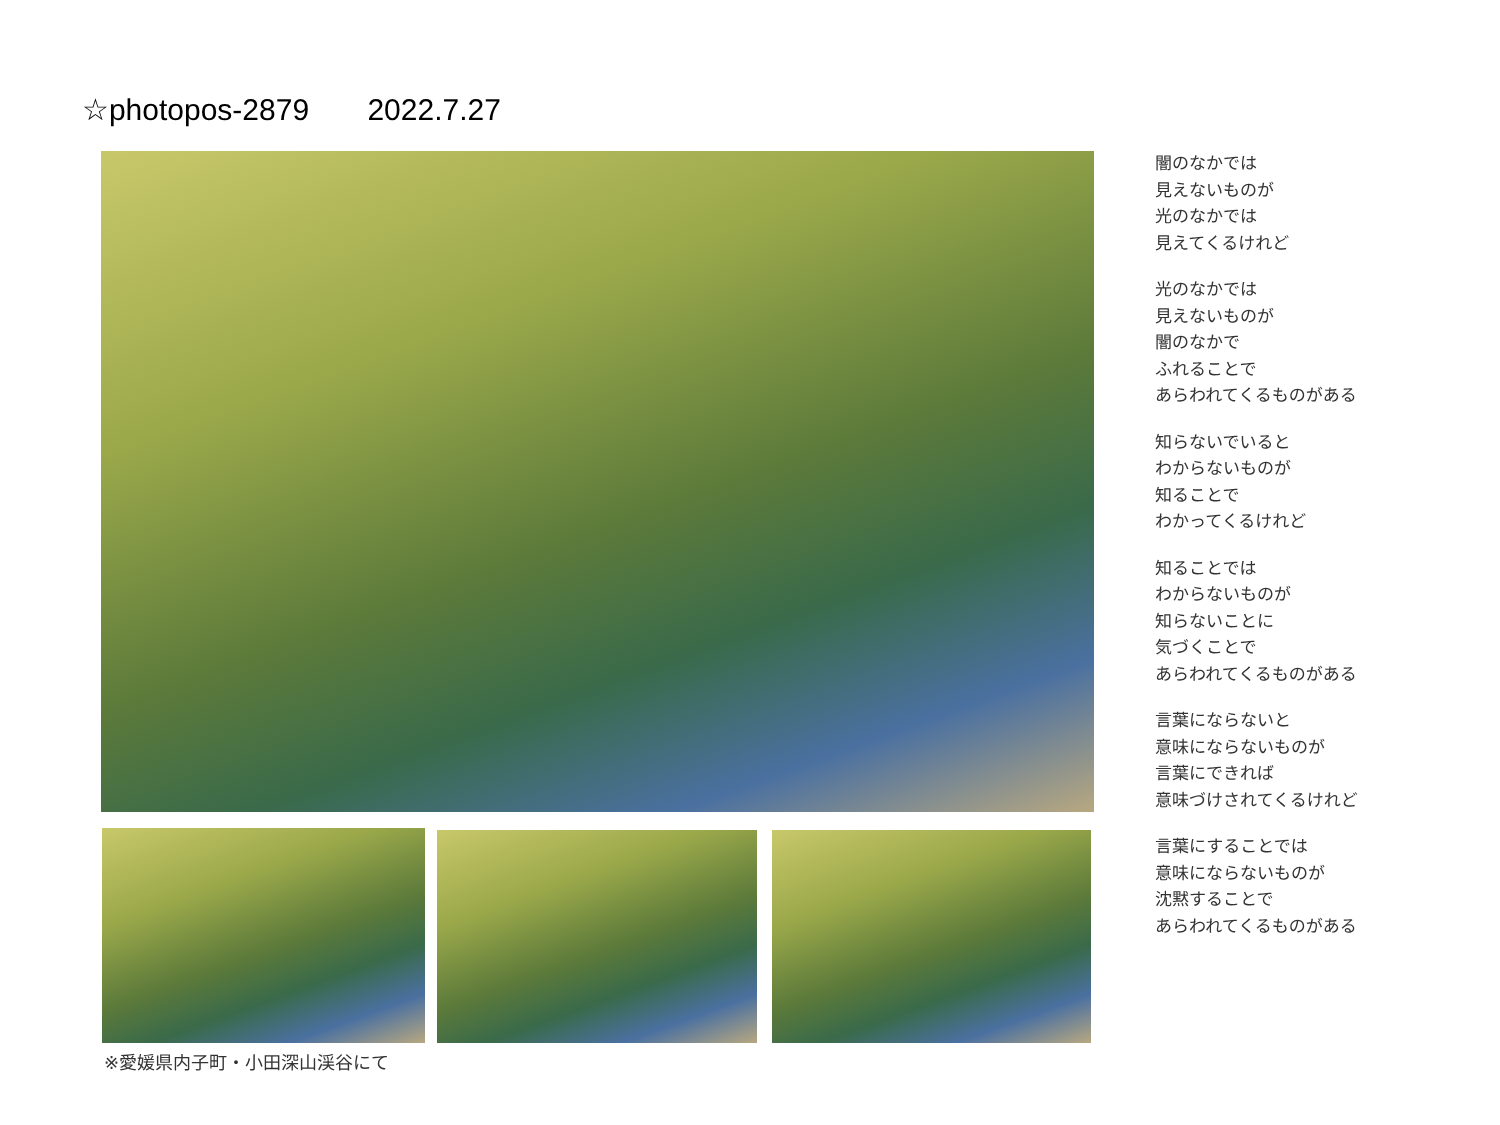☆photopos-2879 2022.7.27
闇のなかでは
見えないものが
光のなかでは
見えてくるけれど
光のなかでは
見えないものが
闇のなかで
ふれることで
あらわれてくるものがある
知らないでいると
わからないものが
知ることで
わかってくるけれど
知ることでは
わからないものが
知らないことに
気づくことで
あらわれてくるものがある
言葉にならないと
意味にならないものが
言葉にできれば
意味づけされてくるけれど
言葉にすることでは
意味にならないものが
沈黙することで
あらわれてくるものがある
※愛媛県内子町・小田深山渓谷にて